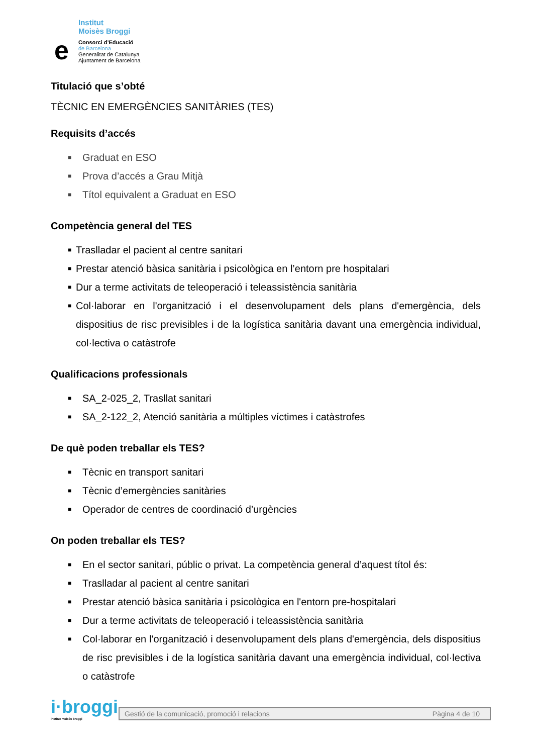Institut
Moisès Broggi
e
Consorci d’Educació
de Barcelona
Generalitat de Catalunya
Ajuntament de Barcelona
Titulació que s’obté
TÈCNIC EN EMERGÈNCIES SANITÀRIES (TES)
Requisits d’accés
■ Graduat en ESO
■ Prova d’accés a Grau Mitjà
■ Títol equivalent a Graduat en ESO
Competència general del TES
■ Traslladar el pacient al centre sanitari
■ Prestar atenció bàsica sanitària i psicològica en l’entorn pre hospitalari
■ Dur a terme activitats de teleoperació i teleassistència sanitària
■ Col·laborar en l'organització i el desenvolupament dels plans d'emergència, dels dispositius de risc previsibles i de la logística sanitària davant una emergència individual, col·lectiva o catàstrofe
Qualificacions professionals
■ SA_2-025_2, Trasllat sanitari
■ SA_2-122_2, Atenció sanitària a múltiples víctimes i catàstrofes
De què poden treballar els TES?
■ Tècnic en transport sanitari
■ Tècnic d’emergències sanitàries
■ Operador de centres de coordinació d’urgències
On poden treballar els TES?
■ En el sector sanitari, públic o privat. La competència general d’aquest títol és:
■ Traslladar al pacient al centre sanitari
■ Prestar atenció bàsica sanitària i psicològica en l'entorn pre-hospitalari
■ Dur a terme activitats de teleoperació i teleassistència sanitària
■ Col·laborar en l'organització i desenvolupament dels plans d'emergència, dels dispositius de risc previsibles i de la logística sanitària davant una emergència individual, col·lectiva o catàstrofe
i·broggi
institut moisès broggi
Gestió de la comunicació, promoció i relacions Pàgina 4 de 10